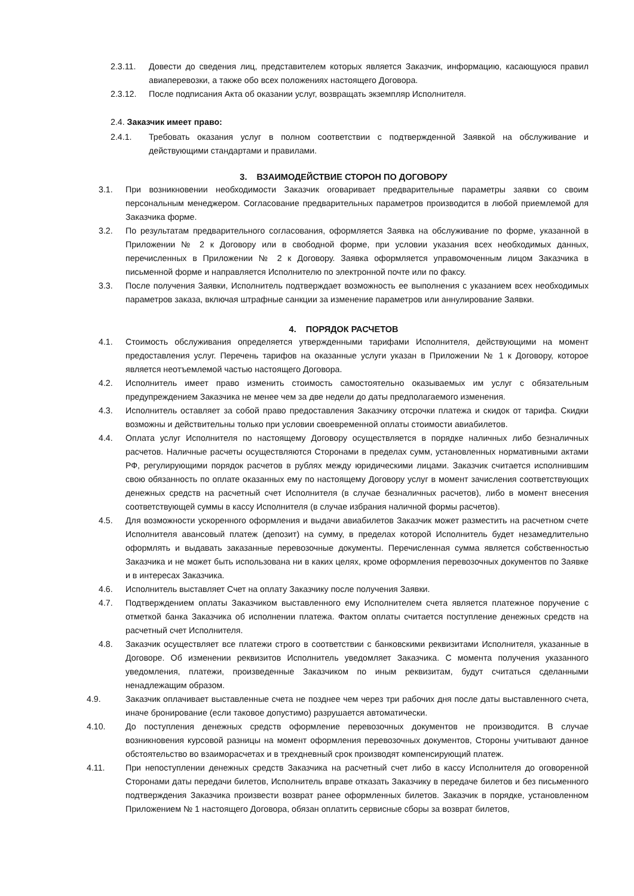2.3.11. Довести до сведения лиц, представителем которых является Заказчик, информацию, касающуюся правил авиаперевозки, а также обо всех положениях настоящего Договора.
2.3.12. После подписания Акта об оказании услуг, возвращать экземпляр Исполнителя.
2.4. Заказчик имеет право:
2.4.1. Требовать оказания услуг в полном соответствии с подтвержденной Заявкой на обслуживание и действующими стандартами и правилами.
3. ВЗАИМОДЕЙСТВИЕ СТОРОН ПО ДОГОВОРУ
3.1. При возникновении необходимости Заказчик оговаривает предварительные параметры заявки со своим персональным менеджером. Согласование предварительных параметров производится в любой приемлемой для Заказчика форме.
3.2. По результатам предварительного согласования, оформляется Заявка на обслуживание по форме, указанной в Приложении № 2 к Договору или в свободной форме, при условии указания всех необходимых данных, перечисленных в Приложении № 2 к Договору. Заявка оформляется управомоченным лицом Заказчика в письменной форме и направляется Исполнителю по электронной почте или по факсу.
3.3. После получения Заявки, Исполнитель подтверждает возможность ее выполнения с указанием всех необходимых параметров заказа, включая штрафные санкции за изменение параметров или аннулирование Заявки.
4. ПОРЯДОК РАСЧЕТОВ
4.1. Стоимость обслуживания определяется утвержденными тарифами Исполнителя, действующими на момент предоставления услуг. Перечень тарифов на оказанные услуги указан в Приложении № 1 к Договору, которое является неотъемлемой частью настоящего Договора.
4.2. Исполнитель имеет право изменить стоимость самостоятельно оказываемых им услуг с обязательным предупреждением Заказчика не менее чем за две недели до даты предполагаемого изменения.
4.3. Исполнитель оставляет за собой право предоставления Заказчику отсрочки платежа и скидок от тарифа. Скидки возможны и действительны только при условии своевременной оплаты стоимости авиабилетов.
4.4. Оплата услуг Исполнителя по настоящему Договору осуществляется в порядке наличных либо безналичных расчетов. Наличные расчеты осуществляются Сторонами в пределах сумм, установленных нормативными актами РФ, регулирующими порядок расчетов в рублях между юридическими лицами. Заказчик считается исполнившим свою обязанность по оплате оказанных ему по настоящему Договору услуг в момент зачисления соответствующих денежных средств на расчетный счет Исполнителя (в случае безналичных расчетов), либо в момент внесения соответствующей суммы в кассу Исполнителя (в случае избрания наличной формы расчетов).
4.5. Для возможности ускоренного оформления и выдачи авиабилетов Заказчик может разместить на расчетном счете Исполнителя авансовый платеж (депозит) на сумму, в пределах которой Исполнитель будет незамедлительно оформлять и выдавать заказанные перевозочные документы. Перечисленная сумма является собственностью Заказчика и не может быть использована ни в каких целях, кроме оформления перевозочных документов по Заявке и в интересах Заказчика.
4.6. Исполнитель выставляет Счет на оплату Заказчику после получения Заявки.
4.7. Подтверждением оплаты Заказчиком выставленного ему Исполнителем счета является платежное поручение с отметкой банка Заказчика об исполнении платежа. Фактом оплаты считается поступление денежных средств на расчетный счет Исполнителя.
4.8. Заказчик осуществляет все платежи строго в соответствии с банковскими реквизитами Исполнителя, указанные в Договоре. Об изменении реквизитов Исполнитель уведомляет Заказчика. С момента получения указанного уведомления, платежи, произведенные Заказчиком по иным реквизитам, будут считаться сделанными ненадлежащим образом.
4.9. Заказчик оплачивает выставленные счета не позднее чем через три рабочих дня после даты выставленного счета, иначе бронирование (если таковое допустимо) разрушается автоматически.
4.10. До поступления денежных средств оформление перевозочных документов не производится. В случае возникновения курсовой разницы на момент оформления перевозочных документов, Стороны учитывают данное обстоятельство во взаиморасчетах и в трехдневный срок производят компенсирующий платеж.
4.11. При непоступлении денежных средств Заказчика на расчетный счет либо в кассу Исполнителя до оговоренной Сторонами даты передачи билетов, Исполнитель вправе отказать Заказчику в передаче билетов и без письменного подтверждения Заказчика произвести возврат ранее оформленных билетов. Заказчик в порядке, установленном Приложением № 1 настоящего Договора, обязан оплатить сервисные сборы за возврат билетов,